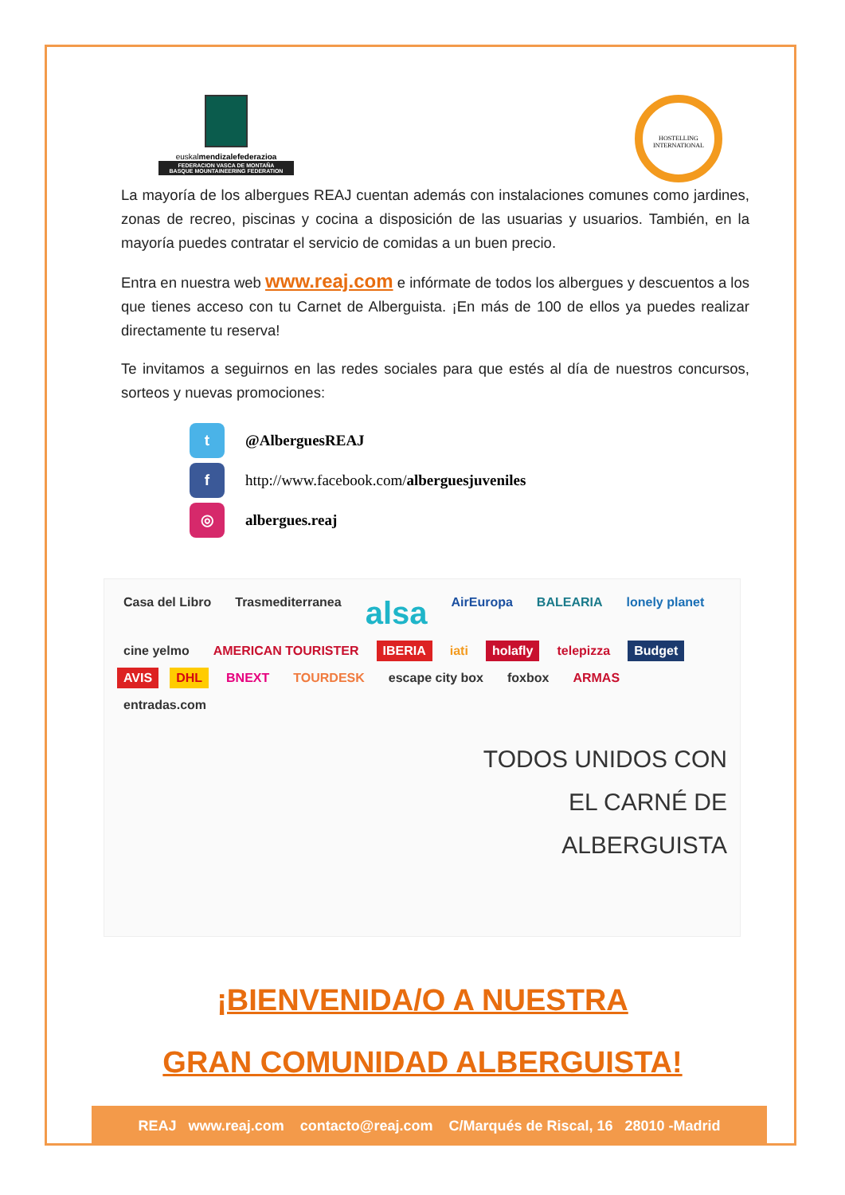euskalmendizalefederazioa
FEDERACION VASCA DE MONTAÑA
BASQUE MOUNTAINEERING FEDERATION
HOSTELLING
INTERNATIONAL
La mayoría de los albergues REAJ cuentan además con instalaciones comunes como jardines, zonas de recreo, piscinas y cocina a disposición de las usuarias y usuarios. También, en la mayoría puedes contratar el servicio de comidas a un buen precio.
Entra en nuestra web www.reaj.com e infórmate de todos los albergues y descuentos a los que tienes acceso con tu Carnet de Alberguista. ¡En más de 100 de ellos ya puedes realizar directamente tu reserva!
Te invitamos a seguirnos en las redes sociales para que estés al día de nuestros concursos, sorteos y nuevas promociones:
t @AlberguesREAJ
f http://www.facebook.com/ alberguesjuveniles
◎ albergues.reaj
Casa del Libro Trasmediterranea alsa AirEuropa BALEARIA lonely planet cine yelmo AMERICAN TOURISTER IBERIA iati holafly telepizza Budget AVIS DHL BNEXT TOURDESK escape city box foxbox ARMAS entradas.com
TODOS UNIDOS CON
EL CARNÉ DE
ALBERGUISTA
¡BIENVENIDA/O A NUESTRA
GRAN COMUNIDAD ALBERGUISTA!
REAJ www.reaj.com contacto@reaj.com C/Marqués de Riscal, 16 28010 -Madrid